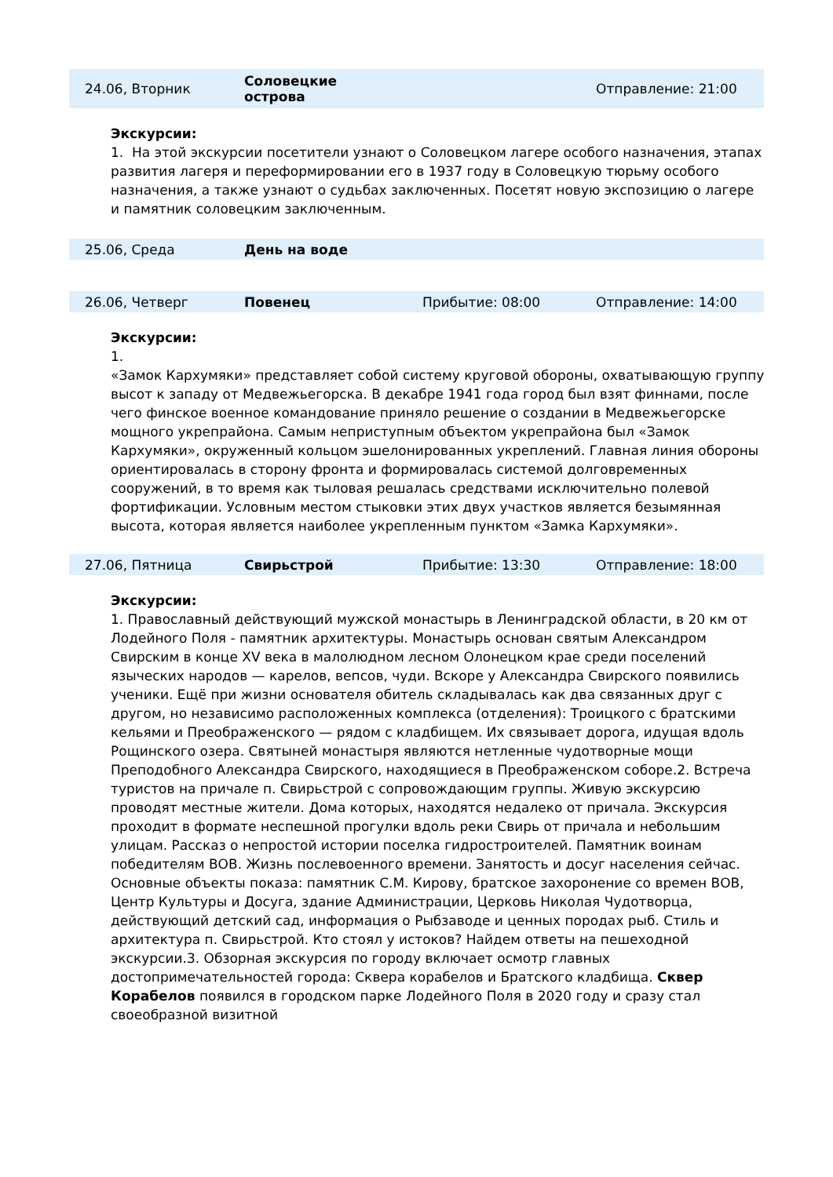24.06, Вторник
Соловецкие
острова
Отправление: 21:00
Экскурсии:
1. На этой экскурсии посетители узнают о Соловецком лагере особого назначения, этапах развития лагеря и переформировании его в 1937 году в Соловецкую тюрьму особого назначения, а также узнают о судьбах заключенных. Посетят новую экспозицию о лагере и памятник соловецким заключенным.
25.06, Среда День на воде
26.06, Четверг Повенец Прибытие: 08:00 Отправление: 14:00
Экскурсии:
1.
«Замок Кархумяки» представляет собой систему круговой обороны, охватывающую группу высот к западу от Медвежьегорска. В декабре 1941 года город был взят финнами, после чего финское военное командование приняло решение о создании в Медвежьегорске мощного укрепрайона. Самым неприступным объектом укрепрайона был «Замок Кархумяки», окруженный кольцом эшелонированных укреплений. Главная линия обороны ориентировалась в сторону фронта и формировалась системой долговременных сооружений, в то время как тыловая решалась средствами исключительно полевой фортификации. Условным местом стыковки этих двух участков является безымянная высота, которая является наиболее укрепленным пунктом «Замка Кархумяки».
27.06, Пятница Свирьстрой Прибытие: 13:30 Отправление: 18:00
Экскурсии:
1. Православный действующий мужской монастырь в Ленинградской области, в 20 км от Лодейного Поля - памятник архитектуры. Монастырь основан святым Александром Свирским в конце XV века в малолюдном лесном Олонецком крае среди поселений языческих народов — карелов, вепсов, чуди. Вскоре у Александра Свирского появились ученики. Ещё при жизни основателя обитель складывалась как два связанных друг с другом, но независимо расположенных комплекса (отделения): Троицкого с братскими кельями и Преображенского — рядом с кладбищем. Их связывает дорога, идущая вдоль Рощинского озера. Святыней монастыря являются нетленные чудотворные мощи Преподобного Александра Свирского, находящиеся в Преображенском соборе.2. Встреча туристов на причале п. Свирьстрой с сопровождающим группы. Живую экскурсию проводят местные жители. Дома которых, находятся недалеко от причала. Экскурсия проходит в формате неспешной прогулки вдоль реки Свирь от причала и небольшим улицам. Рассказ о непростой истории поселка гидростроителей. Памятник воинам победителям ВОВ. Жизнь послевоенного времени. Занятость и досуг населения сейчас. Основные объекты показа: памятник С.М. Кирову, братское захоронение со времен ВОВ, Центр Культуры и Досуга, здание Администрации, Церковь Николая Чудотворца, действующий детский сад, информация о Рыбзаводе и ценных породах рыб. Стиль и архитектура п. Свирьстрой. Кто стоял у истоков? Найдем ответы на пешеходной экскурсии.3. Обзорная экскурсия по городу включает осмотр главных достопримечательностей города: Сквера корабелов и Братского кладбища. Сквер Корабелов появился в городском парке Лодейного Поля в 2020 году и сразу стал своеобразной визитной